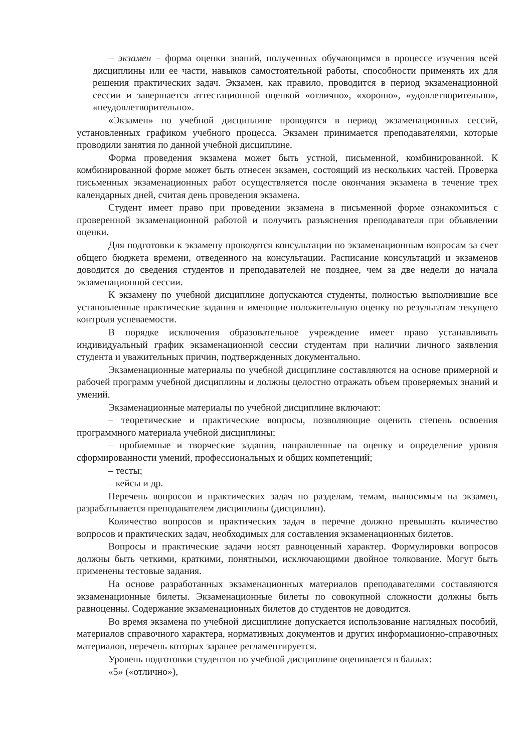– экзамен – форма оценки знаний, полученных обучающимся в процессе изучения всей дисциплины или ее части, навыков самостоятельной работы, способности применять их для решения практических задач. Экзамен, как правило, проводится в период экзаменационной сессии и завершается аттестационной оценкой «отлично», «хорошо», «удовлетворительно», «неудовлетворительно».
«Экзамен» по учебной дисциплине проводятся в период экзаменационных сессий, установленных графиком учебного процесса. Экзамен принимается преподавателями, которые проводили занятия по данной учебной дисциплине.
Форма проведения экзамена может быть устной, письменной, комбинированной. К комбинированной форме может быть отнесен экзамен, состоящий из нескольких частей. Проверка письменных экзаменационных работ осуществляется после окончания экзамена в течение трех календарных дней, считая день проведения экзамена.
Студент имеет право при проведении экзамена в письменной форме ознакомиться с проверенной экзаменационной работой и получить разъяснения преподавателя при объявлении оценки.
Для подготовки к экзамену проводятся консультации по экзаменационным вопросам за счет общего бюджета времени, отведенного на консультации. Расписание консультаций и экзаменов доводится до сведения студентов и преподавателей не позднее, чем за две недели до начала экзаменационной сессии.
К экзамену по учебной дисциплине допускаются студенты, полностью выполнившие все установленные практические задания и имеющие положительную оценку по результатам текущего контроля успеваемости.
В порядке исключения образовательное учреждение имеет право устанавливать индивидуальный график экзаменационной сессии студентам при наличии личного заявления студента и уважительных причин, подтвержденных документально.
Экзаменационные материалы по учебной дисциплине составляются на основе примерной и рабочей программ учебной дисциплины и должны целостно отражать объем проверяемых знаний и умений.
Экзаменационные материалы по учебной дисциплине включают:
– теоретические и практические вопросы, позволяющие оценить степень освоения программного материала учебной дисциплины;
– проблемные и творческие задания, направленные на оценку и определение уровня сформированности умений, профессиональных и общих компетенций;
– тесты;
– кейсы и др.
Перечень вопросов и практических задач по разделам, темам, выносимым на экзамен, разрабатывается преподавателем дисциплины (дисциплин).
Количество вопросов и практических задач в перечне должно превышать количество вопросов и практических задач, необходимых для составления экзаменационных билетов.
Вопросы и практические задачи носят равноценный характер. Формулировки вопросов должны быть четкими, краткими, понятными, исключающими двойное толкование. Могут быть применены тестовые задания.
На основе разработанных экзаменационных материалов преподавателями составляются экзаменационные билеты. Экзаменационные билеты по совокупной сложности должны быть равноценны. Содержание экзаменационных билетов до студентов не доводится.
Во время экзамена по учебной дисциплине допускается использование наглядных пособий, материалов справочного характера, нормативных документов и других информационно-справочных материалов, перечень которых заранее регламентируется.
Уровень подготовки студентов по учебной дисциплине оценивается в баллах:
«5» («отлично»),